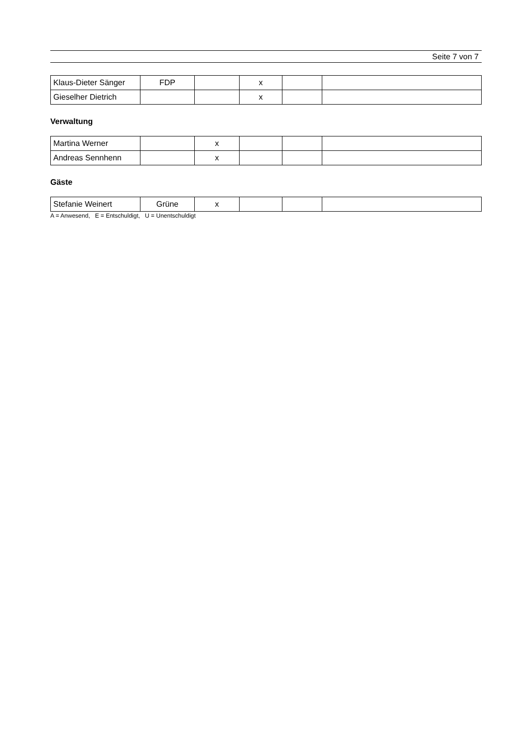Seite 7 von 7
| Klaus-Dieter Sänger | FDP | | x | | |
| Gieselher Dietrich | | | x | | |
Verwaltung
| Martina Werner | | x | | | |
| Andreas Sennhenn | | x | | | |
Gäste
| Stefanie Weinert | Grüne | x | | | |
A = Anwesend, E = Entschuldigt, U = Unentschuldigt